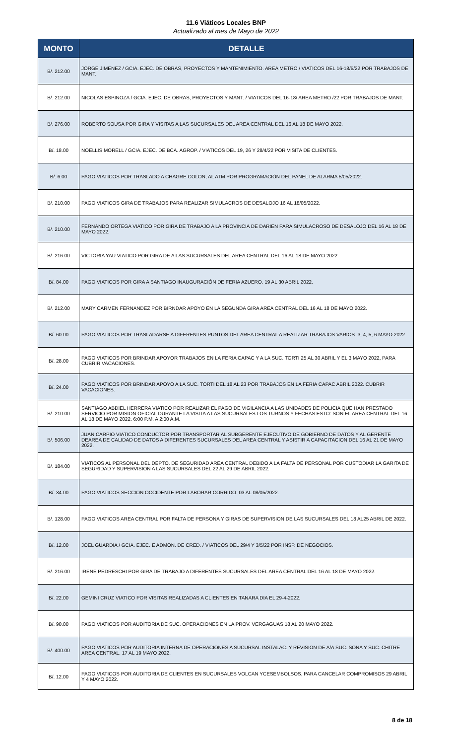11.6 Viáticos Locales BNP
Actualizado al mes de Mayo de 2022
| MONTO | DETALLE |
| --- | --- |
| B/. 212.00 | JORGE JIMENEZ / GCIA. EJEC. DE OBRAS, PROYECTOS Y MANTENIMIENTO. AREA METRO / VIATICOS DEL 16-18/5/22 POR TRABAJOS DE MANT. |
| B/. 212.00 | NICOLAS ESPINOZA / GCIA. EJEC. DE OBRAS, PROYECTOS Y MANT. / VIATICOS DEL 16-18/ AREA METRO /22 POR TRABAJOS DE MANT. |
| B/. 276.00 | ROBERTO SOUSA POR GIRA Y VISITAS A LAS SUCURSALES DEL AREA CENTRAL DEL 16 AL 18 DE MAYO 2022. |
| B/. 18.00 | NOELLIS MORELL / GCIA. EJEC. DE BCA. AGROP. / VIATICOS DEL 19, 26 Y 28/4/22 POR VISITA DE CLIENTES. |
| B/. 6.00 | PAGO VIATICOS POR TRASLADO A CHAGRE COLON, AL ATM POR PROGRAMACIÓN DEL PANEL DE ALARMA 5/05/2022. |
| B/. 210.00 | PAGO VIATICOS GIRA DE TRABAJOS PARA REALIZAR SIMULACROS DE DESALOJO 16 AL 18/05/2022. |
| B/. 210.00 | FERNANDO ORTEGA VIATICO POR GIRA DE TRABAJO A LA PROVINCIA DE DARIEN PARA SIMULACROSO DE DESALOJO DEL 16 AL 18 DE MAYO 2022. |
| B/. 216.00 | VICTORIA YAU VIATICO POR GIRA DE A LAS SUCURSALES DEL AREA CENTRAL DEL 16 AL 18 DE MAYO 2022. |
| B/. 84.00 | PAGO VIATICOS POR GIRA A SANTIAGO INAUGURACIÓN DE FERIA AZUERO. 19 AL 30 ABRIL 2022. |
| B/. 212.00 | MARY CARMEN FERNANDEZ POR BIRNDAR APOYO EN LA SEGUNDA GIRA AREA CENTRAL DEL 16 AL 18 DE MAYO 2022. |
| B/. 60.00 | PAGO VIATICOS POR TRASLADARSE A DIFERENTES PUNTOS DEL AREA CENTRAL A REALIZAR TRABAJOS VARIOS. 3, 4, 5, 6 MAYO 2022. |
| B/. 28.00 | PAGO VIATICOS POR BRINDAR APOYOR TRABAJOS EN LA FERIA CAPAC Y A LA SUC. TORTI 25 AL 30 ABRIL Y EL 3 MAYO 2022, PARA CUBRIR VACACIONES. |
| B/. 24.00 | PAGO VIATICOS POR BRINDAR APOYO A LA SUC. TORTI DEL 18 AL 23 POR TRABAJOS EN LA FERIA CAPAC ABRIL 2022. CUBRIR VACACIONES. |
| B/. 210.00 | SANTIAGO ABDIEL HERRERA VIATICO POR REALIZAR EL PAGO DE VIGILANCIA A LAS UNIDADES DE POLICIA QUE HAN PRESTADO SERVICIO POR MISION OFICIAL DURANTE LA VISITA A LAS SUCURSALES LOS TURNOS Y FECHAS ESTO: SON EL AREA CENTRAL DEL 16 AL 18 DE MAYO 2022. 6:00 P.M. A 2:00 A.M. |
| B/. 506.00 | JUAN CARPIO VIATICO CONDUCTOR POR TRANSPORTAR AL SUBGERENTE EJECUTIVO DE GOBIERNO DE DATOS Y AL GERENTE DEAREA DE CALIDAD DE DATOS A DIFERENTES SUCURSALES DEL AREA CENTRAL Y ASISTIR A CAPACITACION DEL 16 AL 21 DE MAYO 2022. |
| B/. 184.00 | VIATICOS AL PERSONAL DEL DEPTO. DE SEGURIDAD AREA CENTRAL DEBIDO A LA FALTA DE PERSONAL POR CUSTODIAR LA GARITA DE SEGURIDAD Y SUPERVISION A LAS SUCURSALES DEL 22 AL 29 DE ABRIL 2022. |
| B/. 34.00 | PAGO VIATICOS SECCION OCCIDENTE POR LABORAR CORRIDO. 03 AL 08/05/2022. |
| B/. 128.00 | PAGO VIATICOS AREA CENTRAL POR FALTA DE PERSONA Y GIRAS DE SUPERVISION DE LAS SUCURSALES DEL 18 AL25 ABRIL DE 2022. |
| B/. 12.00 | JOEL GUARDIA / GCIA. EJEC. E ADMON. DE CRED. / VIATICOS DEL 29/4 Y 3/5/22 POR INSP. DE NEGOCIOS. |
| B/. 216.00 | IRENE PEDRESCHI POR GIRA DE TRABAJO A DIFERENTES SUCURSALES DEL AREA CENTRAL DEL 16 AL 18 DE MAYO 2022. |
| B/. 22.00 | GEMINI CRUZ VIATICO POR VISITAS REALIZADAS A CLIENTES EN TANARA DIA EL 29-4-2022. |
| B/. 90.00 | PAGO VIATICOS POR AUDITORIA DE SUC. OPERACIONES EN LA PROV. VERGAGUAS 18 AL 20 MAYO 2022. |
| B/. 400.00 | PAGO VIATICOS POR AUDITORIA INTERNA DE OPERACIONES A SUCURSAL INSTALAC. Y REVISION DE A/A SUC. SONA Y SUC. CHITRE AREA CENTRAL. 17 AL 19 MAYO 2022. |
| B/. 12.00 | PAGO VIATICOS POR AUDITORIA DE CLIENTES EN SUCURSALES VOLCAN YCESEMBOLSOS, PARA CANCELAR COMPROMISOS 29 ABRIL Y 4 MAYO 2022. |
8 de 18